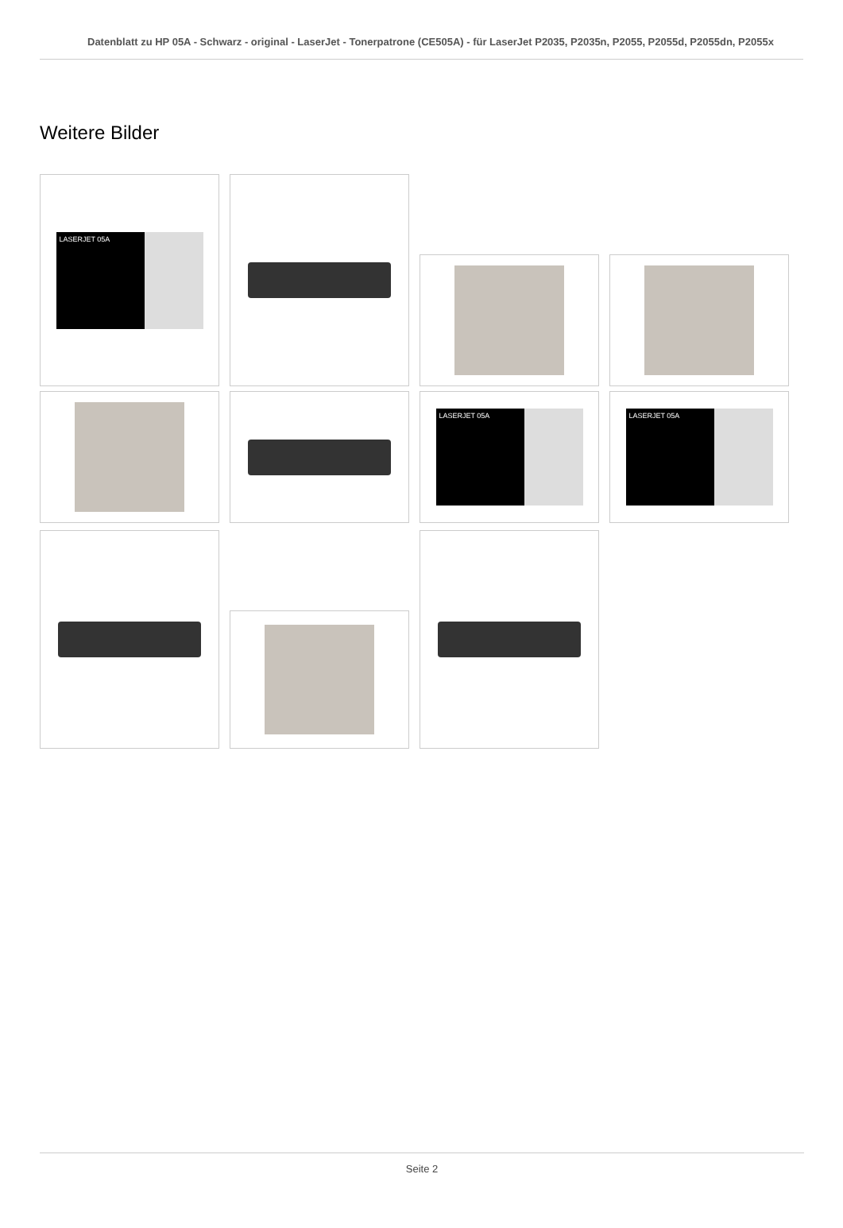Datenblatt zu HP 05A - Schwarz - original - LaserJet - Tonerpatrone (CE505A) - für LaserJet P2035, P2035n, P2055, P2055d, P2055dn, P2055x
Weitere Bilder
LASERJET 05A
LASERJET 05A LASERJET 05A
Seite 2